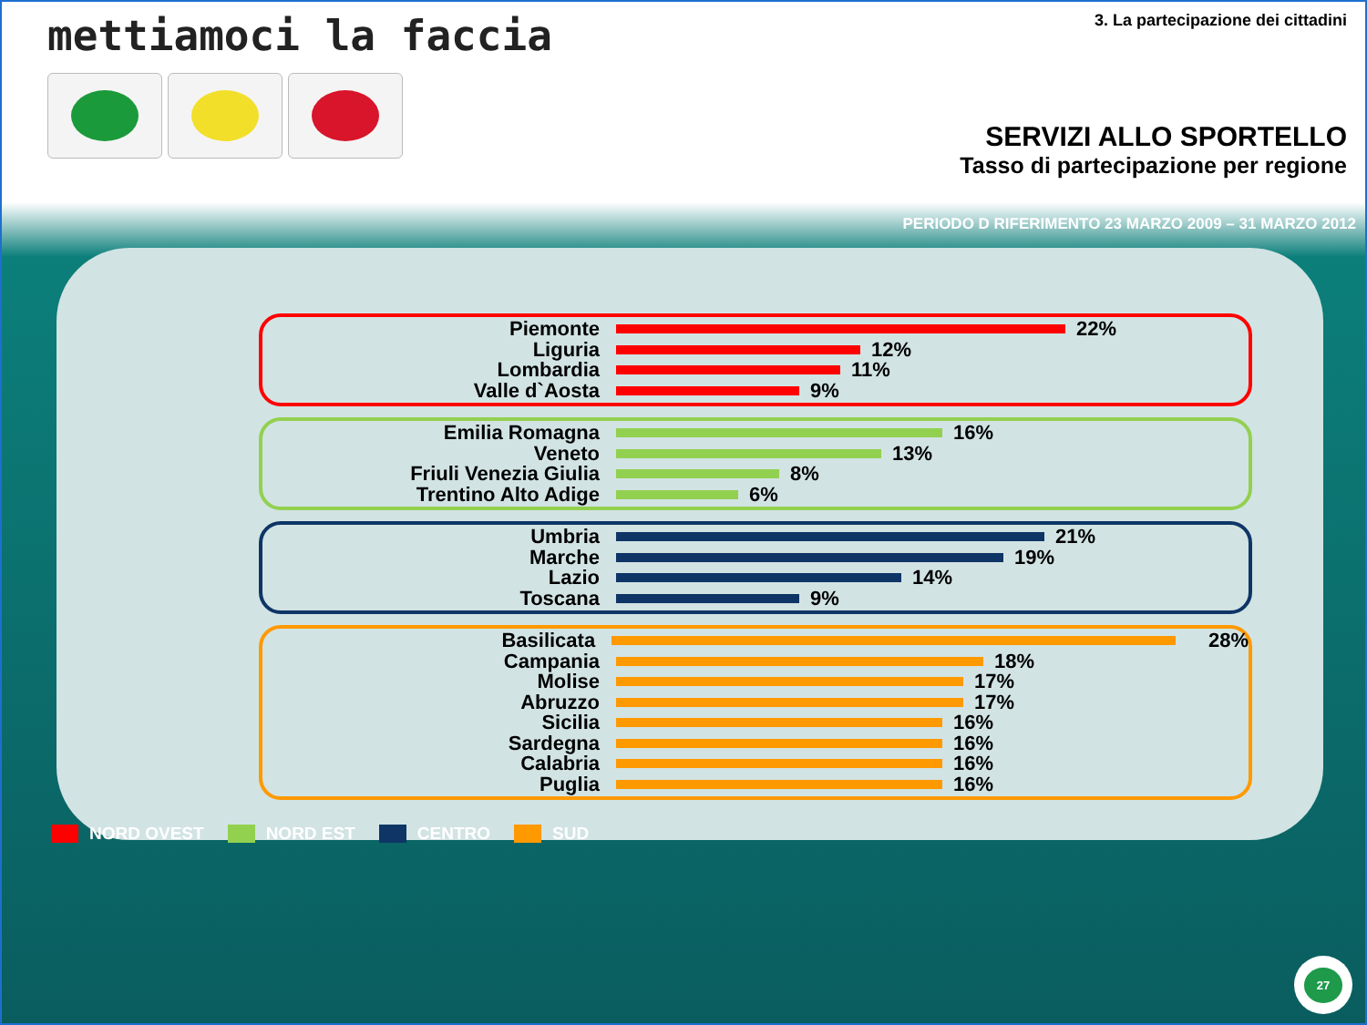mettiamoci la faccia
3. La partecipazione dei cittadini
SERVIZI ALLO SPORTELLO
Tasso di partecipazione per regione
PERIODO D RIFERIMENTO 23 MARZO 2009 – 31 MARZO 2012
Piemonte 22%
Liguria 12%
Lombardia 11%
Valle d`Aosta 9%
Emilia Romagna 16%
Veneto 13%
Friuli Venezia Giulia 8%
Trentino Alto Adige 6%
Umbria 21%
Marche 19%
Lazio 14%
Toscana 9%
Basilicata 28%
Campania 18%
Molise 17%
Abruzzo 17%
Sicilia 16%
Sardegna 16%
Calabria 16%
Puglia 16%
NORD OVEST NORD EST CENTRO SUD
27